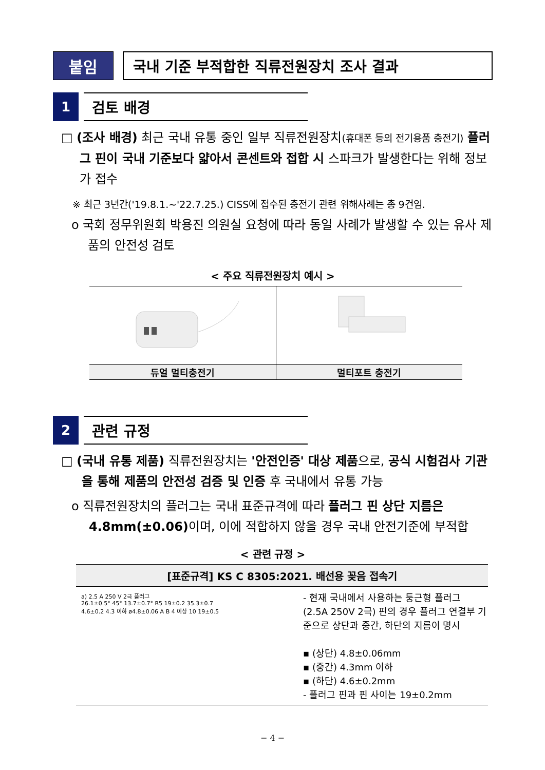붙임 국내 기준 부적합한 직류전원장치 조사 결과
1
검토 배경
□ (조사 배경) 최근 국내 유통 중인 일부 직류전원장치(휴대폰 등의 전기용품 충전기) 플러그 핀이 국내 기준보다 얇아서 콘센트와 접합 시 스파크가 발생한다는 위해 정보가 접수
※ 최근 3년간('19.8.1.~'22.7.25.) CISS에 접수된 충전기 관련 위해사례는 총 9건임.
o 국회 정무위원회 박용진 의원실 요청에 따라 동일 사례가 발생할 수 있는 유사 제품의 안전성 검토
< 주요 직류전원장치 예시 >
| 듀얼 멀티충전기 | 멀티포트 충전기 |
| --- | --- |
2
관련 규정
□ (국내 유통 제품) 직류전원장치는 '안전인증' 대상 제품으로, 공식 시험검사 기관을 통해 제품의 안전성 검증 및 인증 후 국내에서 유통 가능
o 직류전원장치의 플러그는 국내 표준규격에 따라 플러그 핀 상단 지름은 4.8mm(±0.06) 이며, 이에 적합하지 않을 경우 국내 안전기준에 부적합
< 관련 규정 >
| [표준규격] KS C 8305:2021. 배선용 꽂음 접속기 | |
| --- | --- |
| a) 2.5 A 250 V 2극 플러그 26.1±0.5° 45° 13.7±0.7° R5 19±0.2 35.3±0.7 4.6±0.2 4.3 이하 ø4.8±0.06 A B 4 이상 10 19±0.5 | - 현재 국내에서 사용하는 둥근형 플러그 (2.5A 250V 2극) 핀의 경우 플러그 연결부 기준으로 상단과 중간, 하단의 지름이 명시 ▪ (상단) 4.8±0.06mm ▪ (중간) 4.3mm 이하 ▪ (하단) 4.6±0.2mm - 플러그 핀과 핀 사이는 19±0.2mm |
− 4 −